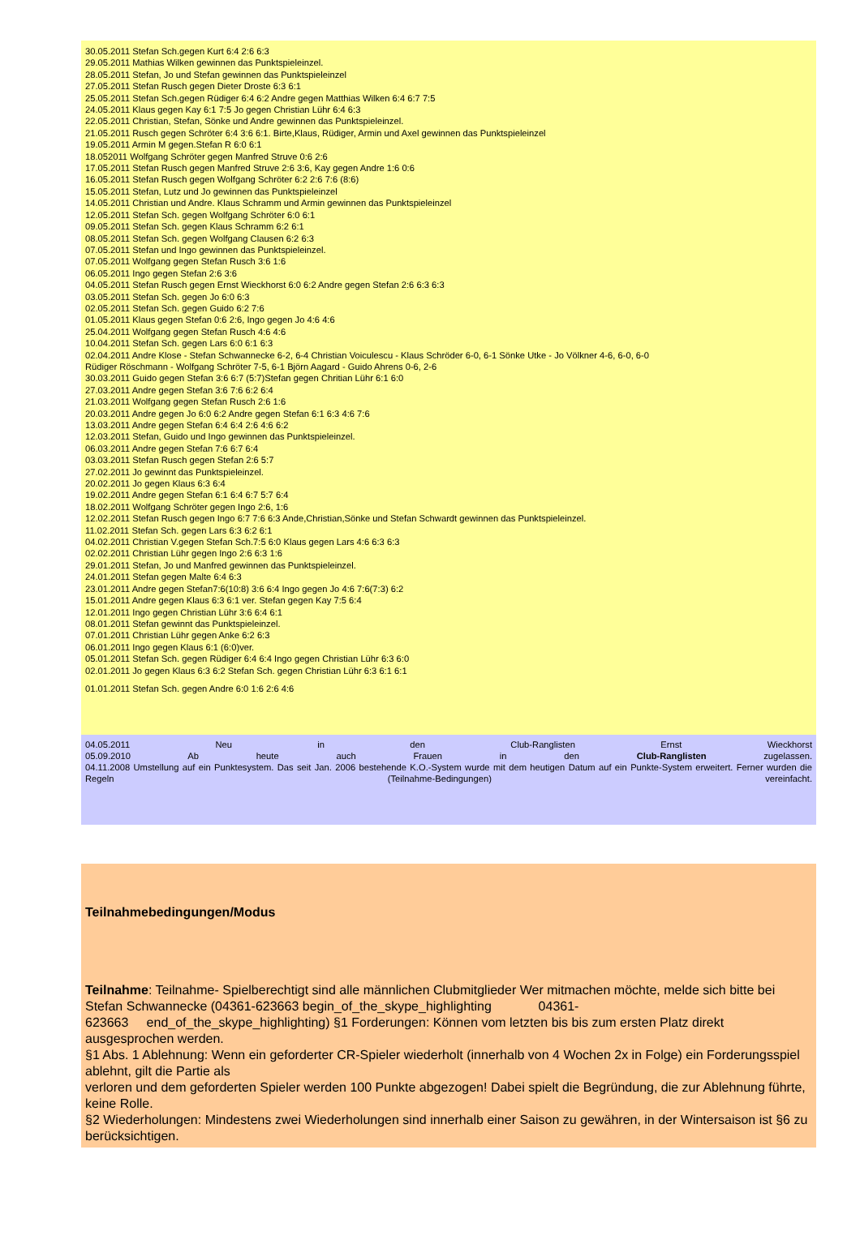30.05.2011 Stefan Sch.gegen Kurt 6:4 2:6 6:3
29.05.2011 Mathias Wilken gewinnen das Punktspieleinzel.
28.05.2011 Stefan, Jo und Stefan gewinnen das Punktspieleinzel
27.05.2011 Stefan Rusch gegen Dieter Droste 6:3 6:1
25.05.2011 Stefan Sch.gegen Rüdiger 6:4 6:2 Andre gegen Matthias Wilken 6:4 6:7 7:5
24.05.2011 Klaus gegen Kay 6:1 7:5 Jo gegen Christian Lühr 6:4 6:3
22.05.2011 Christian, Stefan, Sönke und Andre gewinnen das Punktspieleinzel.
21.05.2011 Rusch gegen Schröter 6:4 3:6 6:1. Birte,Klaus, Rüdiger, Armin und Axel gewinnen das Punktspieleinzel
19.05.2011 Armin M gegen.Stefan R 6:0 6:1
18.052011 Wolfgang Schröter gegen Manfred Struve 0:6 2:6
17.05.2011 Stefan Rusch gegen Manfred Struve 2:6 3:6, Kay gegen Andre 1:6 0:6
16.05.2011 Stefan Rusch gegen Wolfgang Schröter 6:2 2:6 7:6 (8:6)
15.05.2011 Stefan, Lutz und Jo gewinnen das Punktspieleinzel
14.05.2011 Christian und Andre. Klaus Schramm und Armin gewinnen das Punktspieleinzel
12.05.2011 Stefan Sch. gegen Wolfgang Schröter 6:0 6:1
09.05.2011 Stefan Sch. gegen Klaus Schramm 6:2 6:1
08.05.2011 Stefan Sch. gegen Wolfgang Clausen 6:2 6:3
07.05.2011 Stefan und Ingo gewinnen das Punktspieleinzel.
07.05.2011 Wolfgang gegen Stefan Rusch 3:6 1:6
06.05.2011 Ingo gegen Stefan 2:6 3:6
04.05.2011 Stefan Rusch gegen Ernst Wieckhorst 6:0 6:2 Andre gegen Stefan 2:6 6:3 6:3
03.05.2011 Stefan Sch. gegen Jo 6:0 6:3
02.05.2011 Stefan Sch. gegen Guido 6:2 7:6
01.05.2011 Klaus gegen Stefan 0:6 2:6, Ingo gegen Jo 4:6 4:6
25.04.2011 Wolfgang gegen Stefan Rusch 4:6 4:6
10.04.2011 Stefan Sch. gegen Lars 6:0 6:1 6:3
02.04.2011 Andre Klose - Stefan Schwannecke 6-2, 6-4 Christian Voiculescu - Klaus Schröder 6-0, 6-1 Sönke Utke - Jo Völkner 4-6, 6-0, 6-0
Rüdiger Röschmann - Wolfgang Schröter 7-5, 6-1 Björn Aagard - Guido Ahrens 0-6, 2-6
30.03.2011 Guido gegen Stefan 3:6 6:7 (5:7)Stefan gegen Chritian Lühr 6:1 6:0
27.03.2011 Andre gegen Stefan 3:6 7:6 6:2 6:4
21.03.2011 Wolfgang gegen Stefan Rusch 2:6 1:6
20.03.2011 Andre gegen Jo 6:0 6:2 Andre gegen Stefan 6:1 6:3 4:6 7:6
13.03.2011 Andre gegen Stefan 6:4 6:4 2:6 4:6 6:2
12.03.2011 Stefan, Guido und Ingo gewinnen das Punktspieleinzel.
06.03.2011 Andre gegen Stefan 7:6 6:7 6:4
03.03.2011 Stefan Rusch gegen Stefan 2:6 5:7
27.02.2011 Jo gewinnt das Punktspieleinzel.
20.02.2011 Jo gegen Klaus 6:3 6:4
19.02.2011 Andre gegen Stefan 6:1 6:4 6:7 5:7 6:4
18.02.2011 Wolfgang Schröter gegen Ingo 2:6, 1:6
12.02.2011 Stefan Rusch gegen Ingo 6:7 7:6 6:3 Ande,Christian,Sönke und Stefan Schwardt gewinnen das Punktspieleinzel.
11.02.2011 Stefan Sch. gegen Lars 6:3 6:2 6:1
04.02.2011 Christian V.gegen Stefan Sch.7:5 6:0 Klaus gegen Lars 4:6 6:3 6:3
02.02.2011 Christian Lühr gegen Ingo 2:6 6:3 1:6
29.01.2011 Stefan, Jo und Manfred gewinnen das Punktspieleinzel.
24.01.2011 Stefan gegen Malte 6:4 6:3
23.01.2011 Andre gegen Stefan7:6(10:8) 3:6 6:4 Ingo gegen Jo 4:6 7:6(7:3) 6:2
15.01.2011 Andre gegen Klaus 6:3 6:1 ver. Stefan gegen Kay 7:5 6:4
12.01.2011 Ingo gegen Christian Lühr 3:6 6:4 6:1
08.01.2011 Stefan gewinnt das Punktspieleinzel.
07.01.2011 Christian Lühr gegen Anke 6:2 6:3
06.01.2011 Ingo gegen Klaus 6:1 (6:0)ver.
05.01.2011 Stefan Sch. gegen Rüdiger 6:4 6:4 Ingo gegen Christian Lühr 6:3 6:0
02.01.2011 Jo gegen Klaus 6:3 6:2 Stefan Sch. gegen Christian Lühr 6:3 6:1 6:1
01.01.2011 Stefan Sch. gegen Andre 6:0 1:6 2:6 4:6
04.05.2011 Neu in den Club-Ranglisten Ernst Wieckhorst
05.09.2010 Ab heute auch Frauen in den Club-Ranglisten zugelassen.
04.11.2008 Umstellung auf ein Punktesystem. Das seit Jan. 2006 bestehende K.O.-System wurde mit dem heutigen Datum auf ein Punkte-System erweitert. Ferner wurden die Regeln (Teilnahme-Bedingungen) vereinfacht.
Teilnahmebedingungen/Modus
Teilnahme: Teilnahme- Spielberechtigt sind alle männlichen Clubmitglieder Wer mitmachen möchte, melde sich bitte bei
Stefan Schwannecke (04361-623663 begin_of_the_skype_highlighting 04361-
623663 end_of_the_skype_highlighting) §1 Forderungen: Können vom letzten bis bis zum ersten Platz direkt ausgesprochen werden.
§1 Abs. 1 Ablehnung: Wenn ein geforderter CR-Spieler wiederholt (innerhalb von 4 Wochen 2x in Folge) ein Forderungsspiel ablehnt, gilt die Partie als
verloren und dem geforderten Spieler werden 100 Punkte abgezogen! Dabei spielt die Begründung, die zur Ablehnung führte, keine Rolle.
§2 Wiederholungen: Mindestens zwei Wiederholungen sind innerhalb einer Saison zu gewähren, in der Wintersaison ist §6 zu berücksichtigen.